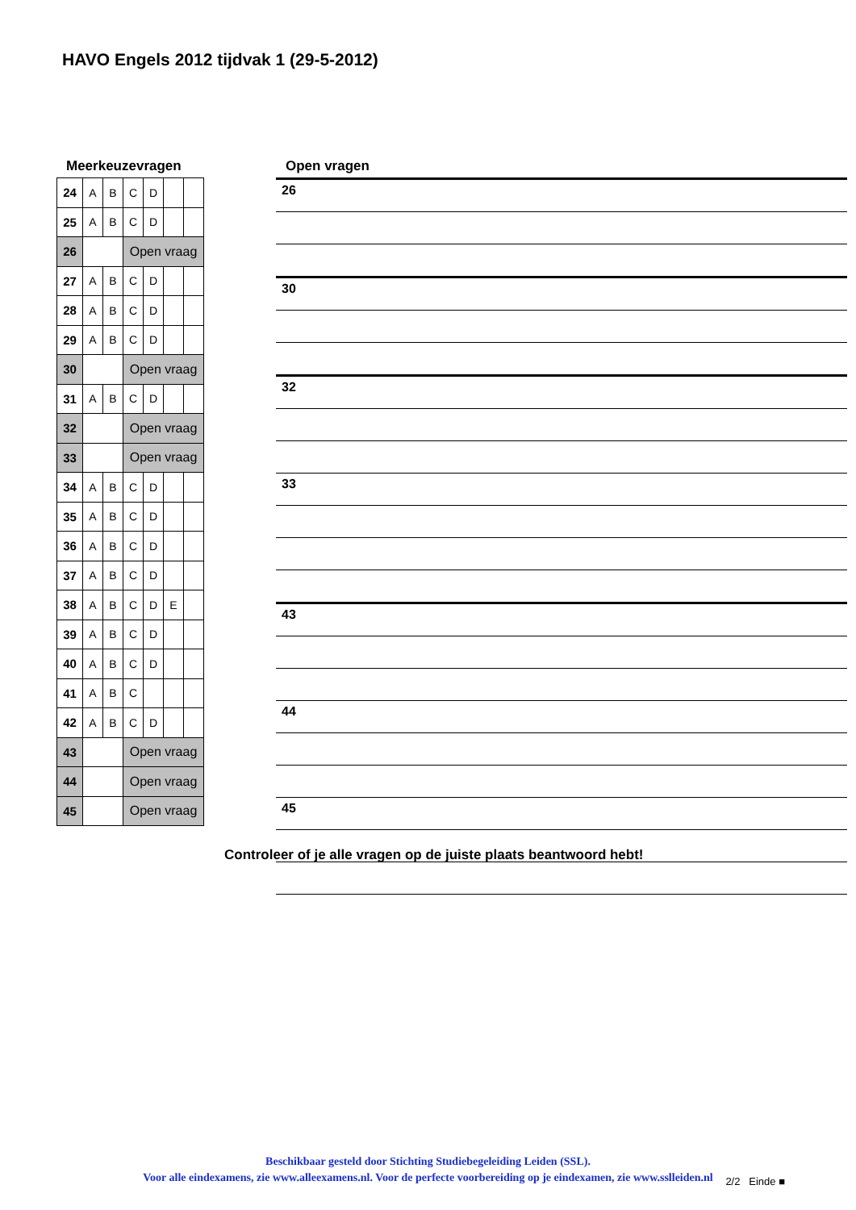HAVO Engels 2012 tijdvak 1 (29-5-2012)
Meerkeuzevragen
| 24 | A | B | C | D | | |
| 25 | A | B | C | D | | |
| 26 | | | Open vraag | | | |
| 27 | A | B | C | D | | |
| 28 | A | B | C | D | | |
| 29 | A | B | C | D | | |
| 30 | | | Open vraag | | | |
| 31 | A | B | C | D | | |
| 32 | | | Open vraag | | | |
| 33 | | | Open vraag | | | |
| 34 | A | B | C | D | | |
| 35 | A | B | C | D | | |
| 36 | A | B | C | D | | |
| 37 | A | B | C | D | | |
| 38 | A | B | C | D | E | |
| 39 | A | B | C | D | | |
| 40 | A | B | C | D | | |
| 41 | A | B | C | | | |
| 42 | A | B | C | D | | |
| 43 | | | Open vraag | | | |
| 44 | | | Open vraag | | | |
| 45 | | | Open vraag | | | |
Open vragen
| 26 |
| 30 |
| 32 |
| 33 |
| 43 |
| 44 |
| 45 |
Controleer of je alle vragen op de juiste plaats beantwoord hebt!
Beschikbaar gesteld door Stichting Studiebegeleiding Leiden (SSL).
Voor alle eindexamens, zie www.alleexamens.nl. Voor de perfecte voorbereiding op je eindexamen, zie www.sslleiden.nl
2/2 Einde ■